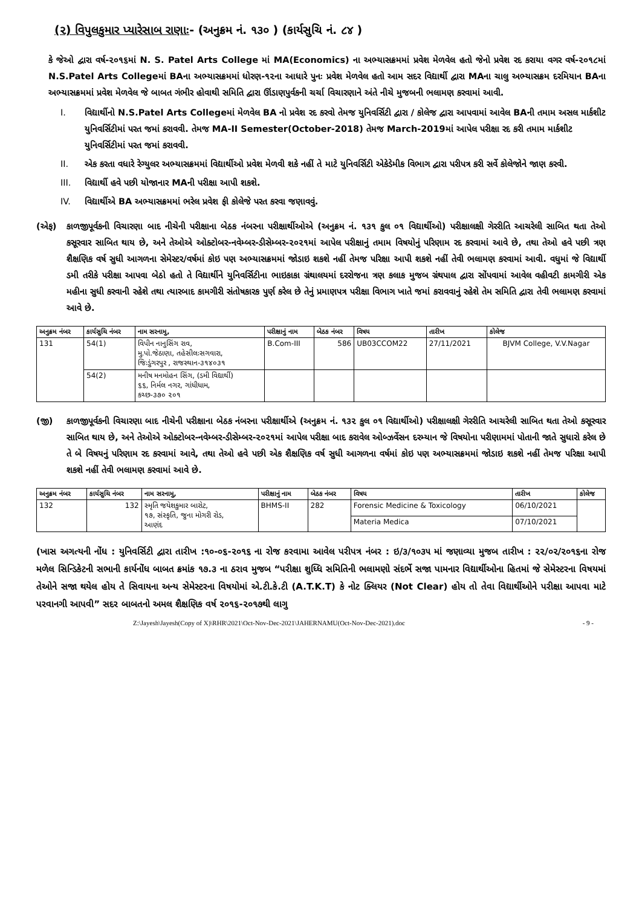(૨) વિપુલકુમાર પ્યારેસાબ રાણાઃ- (અનુક્રમ નં. ૧૩૦ ) (કાર્યસુચિ નં. ૮૪ )
કે જેઓ દ્વારા વર્ષ-૨૦૧૬માં N. S. Patel Arts College માં MA(Economics) ના અભ્યાસક્રમમાં પ્રવેશ મેળવેલ હતો જેનો પ્રવેશ રદ કરાયા વગર વર્ષ-૨૦૧૮માં N.S.Patel Arts Collegeમાં BAના અભ્યાસક્રમમાં ધોરણ-૧૨ના આધારે પુનઃ પ્રવેશ મેળવેલ હતો આમ સદર વિદ્યાર્થી દ્વારા MAના ચાલુ અભ્યાસક્રમ દરમિયાન BAના અભ્યાસક્રમમાં પ્રવેશ મેળવેલ જે બાબત ગંભીર હોવાથી સમિતિ દ્વારા ઊંડાણપુર્વકની ચર્ચા વિચારણાને અંતે નીચે મુજબની ભલામણ કરવામાં આવી.
I. વિદ્યાર્થીનો N.S.Patel Arts Collegeમાં મેળવેલ BA નો પ્રવેશ રદ કરવો તેમજ યુનિવર્સિટી દ્વારા / કોલેજ દ્વારા આપવામાં આવેલ BAની તમામ અસલ માર્કશીટ યુનિવર્સિટીમાં પરત જમાં કરાવવી. તેમજ MA-II Semester(October-2018) તેમજ March-2019માં આપેલ પરીક્ષા રદ કરી તમામ માર્કશીટ યુનિવર્સિટીમાં પરત જમાં કરાવવી.
II. એક કરતા વધારે રેગ્યુલર અભ્યાસક્રમમાં વિદ્યાર્થીઓ પ્રવેશ મેળવી શકે નહીં તે માટે યુનિવર્સિટી એકેડેમીક વિભાગ દ્વારા પરીપત્ર કરી સર્વે કોલેજોને જાણ કરવી.
III. વિદ્યાર્થી હવે પછી યોજાનાર MAની પરીક્ષા આપી શકશે.
IV. વિદ્યાર્થીએ BA અભ્યાસક્રમમાં ભરેલ પ્રવેશ ફી કોલેજે પરત કરવા જણાવવું.
(એફ) કાળજીપૂર્વકની વિચારણા બાદ નીચેની પરીક્ષાના બેઠક નંબરના પરીક્ષાર્થીઓએ (અનુક્રમ નં. ૧૩૧ કુલ ૦૧ વિદ્યાર્થીઓ) પરીક્ષાલક્ષી ગેરરીતિ આચરેલી સાબિત થતા તેઓ કસૂરવાર સાબિત થાય છે, અને તેઓએ ઓક્ટોબર-નવેમ્બર-ડીસેમ્બર-૨૦૨૧માં આપેલ પરીક્ષાનું તમામ વિષયોનું પરિણામ રદ કરવામાં આવે છે, તથા તેઓ હવે પછી ત્રણ શૈક્ષણિક વર્ષ સુધી આગળના સેમેસ્ટર/વર્ષમાં કોઇ પણ અભ્યાસક્રમમાં જોડાઇ શકશે નહીં તેમજ પરિક્ષા આપી શકશે નહીં તેવી ભલામણ કરવામાં આવી. વધુમાં જે વિદ્યાર્થી ડમી તરીકે પરીક્ષા આપવા બેઠો હતો તે વિદ્યાર્થીને યુનિવર્સિટીના ભાઇકાકા ગ્રંથાલયમાં દરરોજના ત્રણ કલાક મુજબ ગ્રંથપાલ દ્વારા સોંપવામાં આવેલ વહીવટી કામગીરી એક મહીના સુધી કરવાની રહેશે તથા ત્યારબાદ કામગીરી સંતોષકારક પુર્ણ કરેલ છે તેનું પ્રમાણપત્ર પરીક્ષા વિભાગ ખાતે જમાં કરાવવાનું રહેશે તેમ સમિતિ દ્વારા તેવી ભલામણ કરવામાં આવે છે.
| અનુક્રમ નંબર | કાર્યસુચિ નંબર | નામ સરનામુ, | પરીક્ષાનું નામ | બેઠક નંબર | વિષય | તારીખ | કોલેજ |
| --- | --- | --- | --- | --- | --- | --- | --- |
| 131 | 54(1) | વિપીન નાનુસિંગ રાવ, મુ.પો.જેઠાણા, તહેસીલઃસગવારા, જિઃડુંગરપુર , રાજસ્થાન-૩૧૪૦૩૧ | B.Com-III | 586 | UB03CCOM22 | 27/11/2021 | BJVM College, V.V.Nagar |
| | 54(2) | મનીષ મનમોહન સિંગ, (ડમી વિદ્યાર્થી) ૬૬, નિર્મલ નગર, ગાંધીધામ, કચ્છ-૩૭૦ ૨૦૧ | | | | | |
(જી) કાળજીપૂર્વકની વિચારણા બાદ નીચેની પરીક્ષાના બેઠક નંબરના પરીક્ષાર્થીએ (અનુક્રમ નં. ૧૩૨ કુલ ૦૧ વિદ્યાર્થીઓ) પરીક્ષાલક્ષી ગેરરીતિ આચરેલી સાબિત થતા તેઓ કસૂરવાર સાબિત થાય છે, અને તેઓએ ઓક્ટોબર-નવેમ્બર-ડીસેમ્બર-૨૦૨૧માં આપેલ પરીક્ષા બાદ કરાવેલ ઓબ્ઝર્વેસન દરમ્યાન જે વિષયોના પરીણામમાં પોતાની જાતે સુધારો કરેલ છે તે બે વિષયનું પરિણામ રદ કરવામાં આવે, તથા તેઓ હવે પછી એક શૈક્ષણિક વર્ષ સુધી આગળના વર્ષમાં કોઇ પણ અભ્યાસક્રમમાં જોડાઇ શકશે નહીં તેમજ પરિક્ષા આપી શકશે નહીં તેવી ભલામણ કરવામાં આવે છે.
| અનુક્રમ નંબર | કાર્યસુચિ નંબર | નામ સરનામુ, | પરીક્ષાનું નામ | બેઠક નંબર | વિષય | તારીખ | કોલેજ |
| --- | --- | --- | --- | --- | --- | --- | --- |
| 132 | 132 | સ્મૃતિ જયેશકુમાર બારોટ, ૧૭, સંસ્કૃતિ, જુના મોગરી રોડ, આણંદ | BHMS-II | 282 | Forensic Medicine & Toxicology | 06/10/2021 | |
| | | | | | Materia Medica | 07/10/2021 | |
(ખાસ અગત્યની નોંધ : યુનિવર્સિટી દ્વારા તારીખ :૧૦-૦૬-૨૦૧૬ ના રોજ કરવામા આવેલ પરીપત્ર નંબર : ઇ/૩/૧૦૩૫ માં જણાવ્યા મુજબ તારીખ : ૨૨/૦૨/૨૦૧૬ના રોજ મળેલ સિન્ડિકેટની સભાની કાર્યનોંધ બાબત ક્રમાંક ૧૭.૩ ના ઠરાવ મુજબ “પરીક્ષા શુધ્ધિ સમિતિની ભલામણો સંદર્ભે સજા પામનાર વિદ્યાર્થીઓના હિતમાં જે સેમેસ્ટરના વિષયમાં તેઓને સજા થયેલ હોય તે સિવાયના અન્ય સેમેસ્ટરના વિષયોમાં એ.ટી.કે.ટી (A.T.K.T) કે નોટ ક્લિયર (Not Clear) હોય તો તેવા વિદ્યાર્થીઓને પરીક્ષા આપવા માટે પરવાનગી આપવી” સદર બાબતનો અમલ શૈક્ષણિક વર્ષ ૨૦૧૬-૨૦૧૭થી લાગુ
Z:\Jayesh\Jayesh(Copy of X)\RHR\2021\Oct-Nov-Dec-2021\JAHERNAMU(Oct-Nov-Dec-2021).doc - 9 -